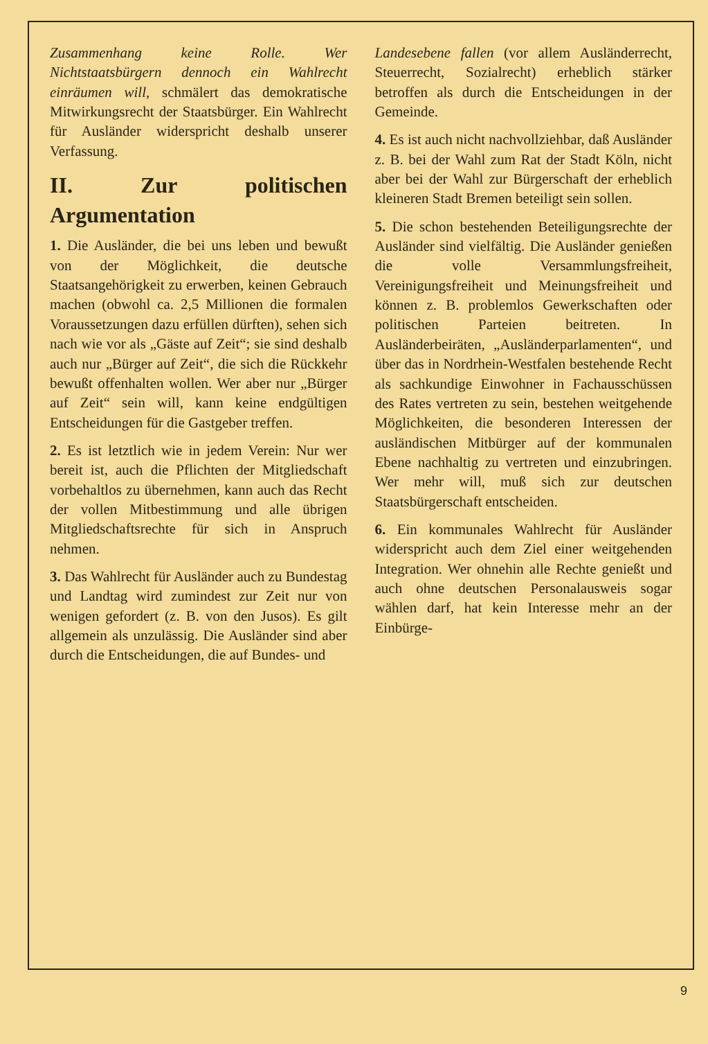Zusammenhang keine Rolle. Wer Nichtstaatsbürgern dennoch ein Wahlrecht einräumen will, schmälert das demokratische Mitwirkungsrecht der Staatsbürger. Ein Wahlrecht für Ausländer widerspricht deshalb unserer Verfassung.
II. Zur politischen Argumentation
1. Die Ausländer, die bei uns leben und bewußt von der Möglichkeit, die deutsche Staatsangehörigkeit zu erwerben, keinen Gebrauch machen (obwohl ca. 2,5 Millionen die formalen Voraussetzungen dazu erfüllen dürften), sehen sich nach wie vor als „Gäste auf Zeit“; sie sind deshalb auch nur „Bürger auf Zeit“, die sich die Rückkehr bewußt offenhalten wollen. Wer aber nur „Bürger auf Zeit“ sein will, kann keine endgültigen Entscheidungen für die Gastgeber treffen.
2. Es ist letztlich wie in jedem Verein: Nur wer bereit ist, auch die Pflichten der Mitgliedschaft vorbehaltlos zu übernehmen, kann auch das Recht der vollen Mitbestimmung und alle übrigen Mitgliedschaftsrechte für sich in Anspruch nehmen.
3. Das Wahlrecht für Ausländer auch zu Bundestag und Landtag wird zumindest zur Zeit nur von wenigen gefordert (z. B. von den Jusos). Es gilt allgemein als unzulässig. Die Ausländer sind aber durch die Entscheidungen, die auf Bundes- und
Landesebene fallen (vor allem Ausländerrecht, Steuerrecht, Sozialrecht) erheblich stärker betroffen als durch die Entscheidungen in der Gemeinde.
4. Es ist auch nicht nachvollziehbar, daß Ausländer z. B. bei der Wahl zum Rat der Stadt Köln, nicht aber bei der Wahl zur Bürgerschaft der erheblich kleineren Stadt Bremen beteiligt sein sollen.
5. Die schon bestehenden Beteiligungsrechte der Ausländer sind vielfältig. Die Ausländer genießen die volle Versammlungsfreiheit, Vereinigungsfreiheit und Meinungsfreiheit und können z. B. problemlos Gewerkschaften oder politischen Parteien beitreten. In Ausländerbeiräten, „Ausländerparlamenten“, und über das in Nordrhein-Westfalen bestehende Recht als sachkundige Einwohner in Fachausschüssen des Rates vertreten zu sein, bestehen weitgehende Möglichkeiten, die besonderen Interessen der ausländischen Mitbürger auf der kommunalen Ebene nachhaltig zu vertreten und einzubringen. Wer mehr will, muß sich zur deutschen Staatsbürgerschaft entscheiden.
6. Ein kommunales Wahlrecht für Ausländer widerspricht auch dem Ziel einer weitgehenden Integration. Wer ohnehin alle Rechte genießt und auch ohne deutschen Personalausweis sogar wählen darf, hat kein Interesse mehr an der Einbürge-
9